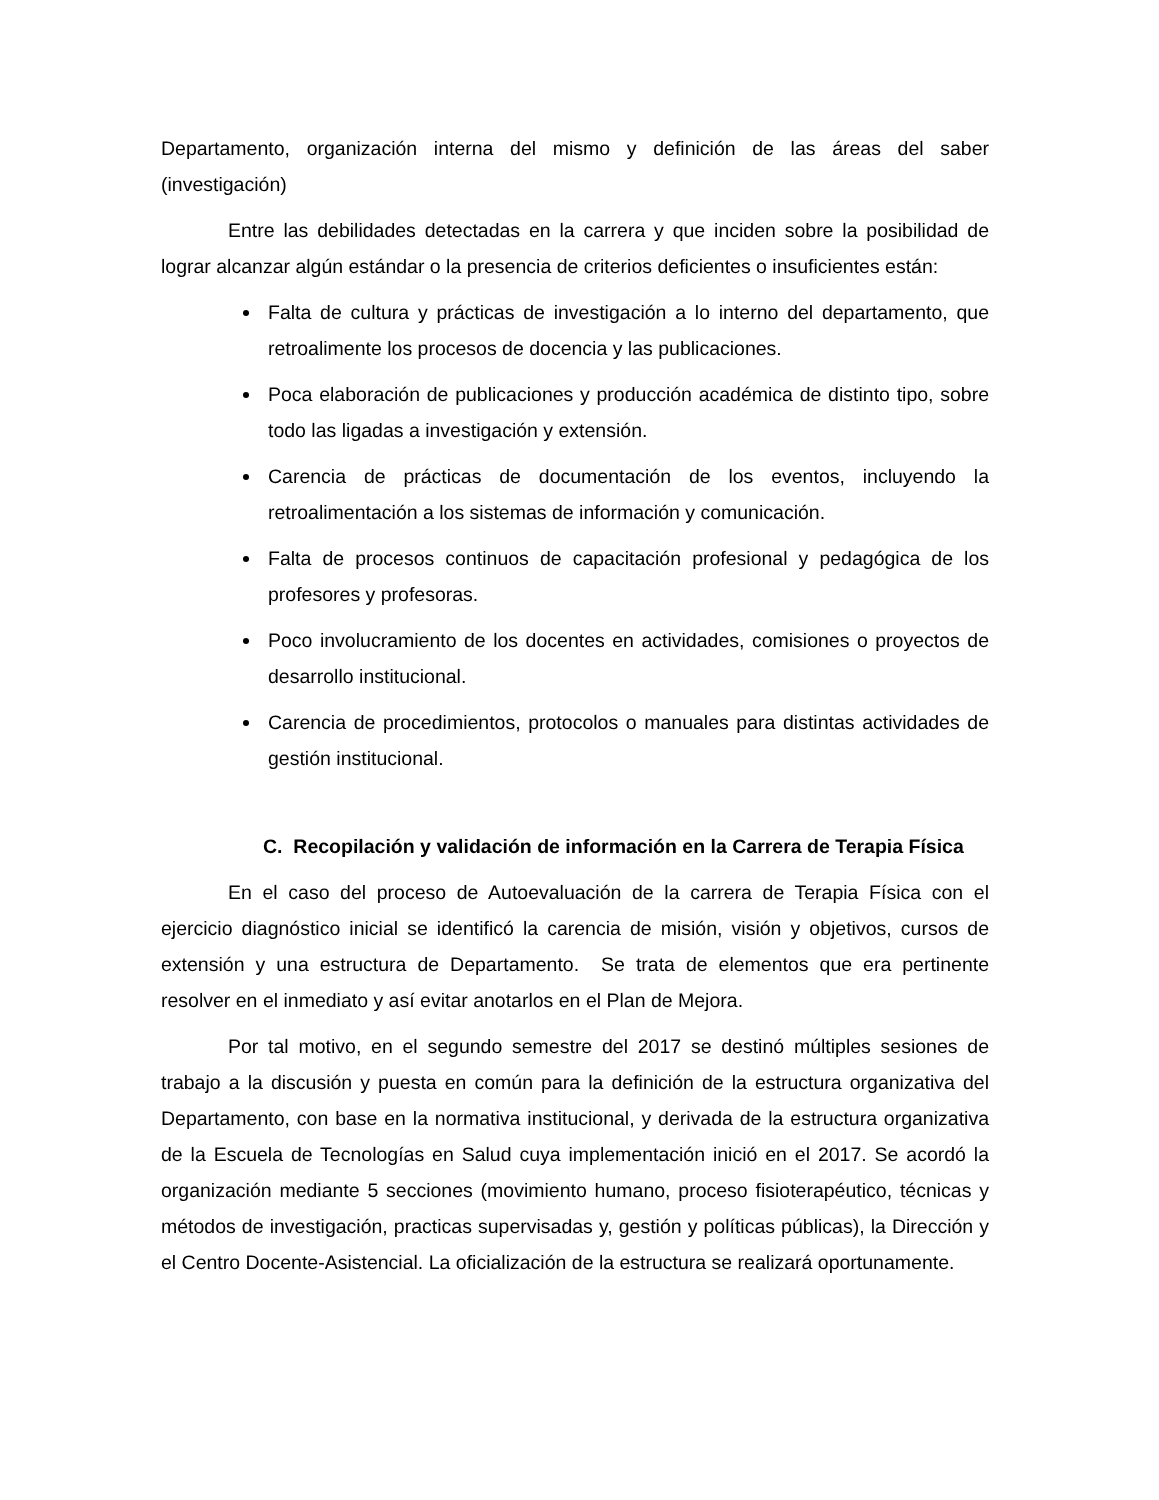Departamento, organización interna del mismo y definición de las áreas del saber (investigación)
Entre las debilidades detectadas en la carrera y que inciden sobre la posibilidad de lograr alcanzar algún estándar o la presencia de criterios deficientes o insuficientes están:
Falta de cultura y prácticas de investigación a lo interno del departamento, que retroalimente los procesos de docencia y las publicaciones.
Poca elaboración de publicaciones y producción académica de distinto tipo, sobre todo las ligadas a investigación y extensión.
Carencia de prácticas de documentación de los eventos, incluyendo la retroalimentación a los sistemas de información y comunicación.
Falta de procesos continuos de capacitación profesional y pedagógica de los profesores y profesoras.
Poco involucramiento de los docentes en actividades, comisiones o proyectos de desarrollo institucional.
Carencia de procedimientos, protocolos o manuales para distintas actividades de gestión institucional.
C. Recopilación y validación de información en la Carrera de Terapia Física
En el caso del proceso de Autoevaluación de la carrera de Terapia Física con el ejercicio diagnóstico inicial se identificó la carencia de misión, visión y objetivos, cursos de extensión y una estructura de Departamento. Se trata de elementos que era pertinente resolver en el inmediato y así evitar anotarlos en el Plan de Mejora.
Por tal motivo, en el segundo semestre del 2017 se destinó múltiples sesiones de trabajo a la discusión y puesta en común para la definición de la estructura organizativa del Departamento, con base en la normativa institucional, y derivada de la estructura organizativa de la Escuela de Tecnologías en Salud cuya implementación inició en el 2017. Se acordó la organización mediante 5 secciones (movimiento humano, proceso fisioterapéutico, técnicas y métodos de investigación, practicas supervisadas y, gestión y políticas públicas), la Dirección y el Centro Docente-Asistencial. La oficialización de la estructura se realizará oportunamente.